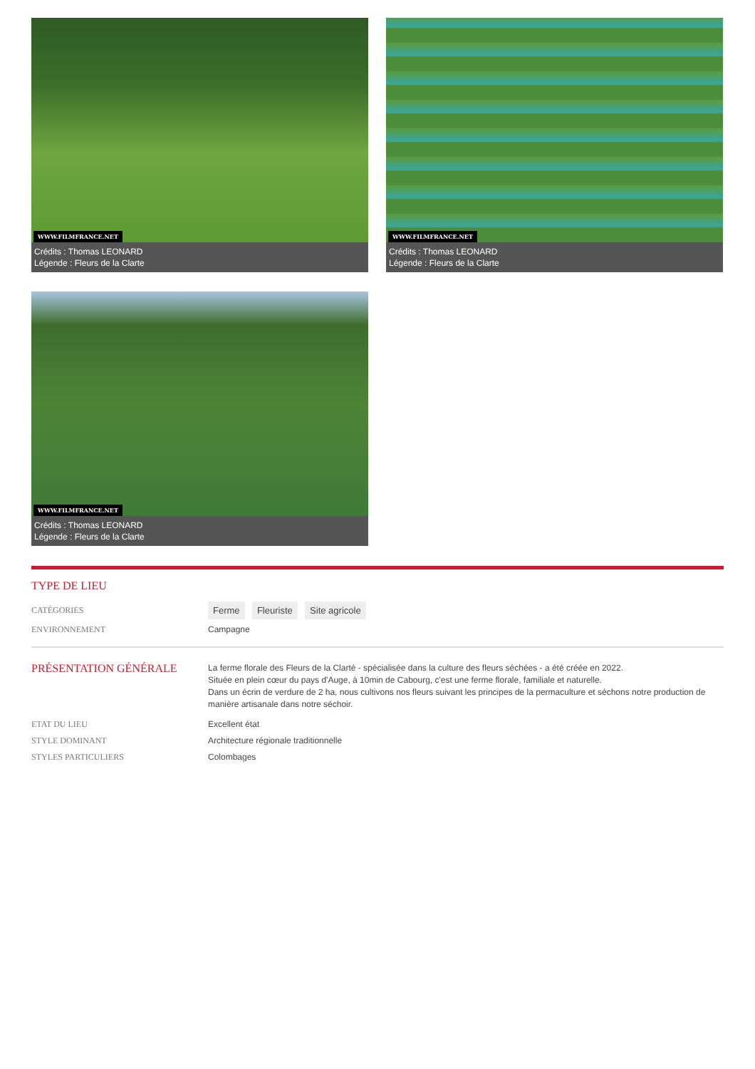WWW.FILMFRANCE.NET
Crédits : Thomas LEONARD
Légende : Fleurs de la Clarte
WWW.FILMFRANCE.NET
Crédits : Thomas LEONARD
Légende : Fleurs de la Clarte
WWW.FILMFRANCE.NET
Crédits : Thomas LEONARD
Légende : Fleurs de la Clarte
TYPE DE LIEU
CATÉGORIES
Ferme Fleuriste Site agricole
ENVIRONNEMENT Campagne
PRÉSENTATION GÉNÉRALE
La ferme florale des Fleurs de la Clarté - spécialisée dans la culture des fleurs séchées - a été créée en 2022.
Située en plein cœur du pays d'Auge, à 10min de Cabourg, c'est une ferme florale, familiale et naturelle.
Dans un écrin de verdure de 2 ha, nous cultivons nos fleurs suivant les principes de la permaculture et séchons notre production de manière artisanale dans notre séchoir.
ETAT DU LIEU Excellent état
STYLE DOMINANT Architecture régionale traditionnelle
STYLES PARTICULIERS Colombages